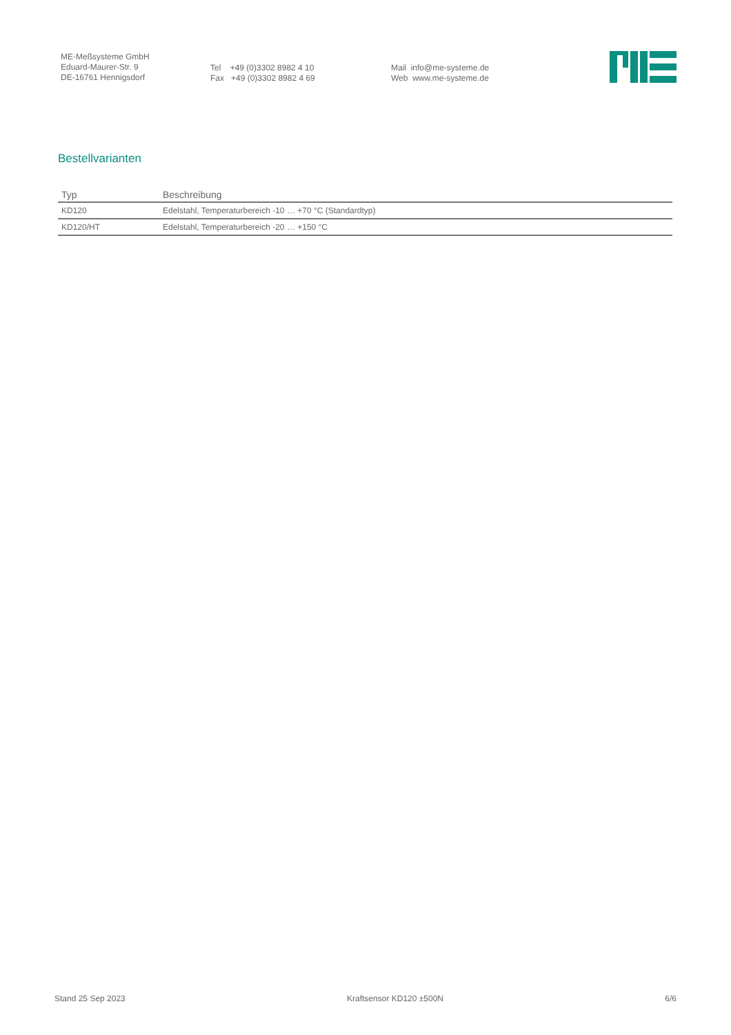ME-Meßsysteme GmbH
Eduard-Maurer-Str. 9
DE-16761 Hennigsdorf
Tel +49 (0)3302 8982 4 10
Fax +49 (0)3302 8982 4 69
Mail info@me-systeme.de
Web www.me-systeme.de
Bestellvarianten
| Typ | Beschreibung |
| --- | --- |
| KD120 | Edelstahl, Temperaturbereich -10 … +70 °C (Standardtyp) |
| KD120/HT | Edelstahl, Temperaturbereich -20 … +150 °C |
Stand 25 Sep 2023 Kraftsensor KD120 ±500N 6/6